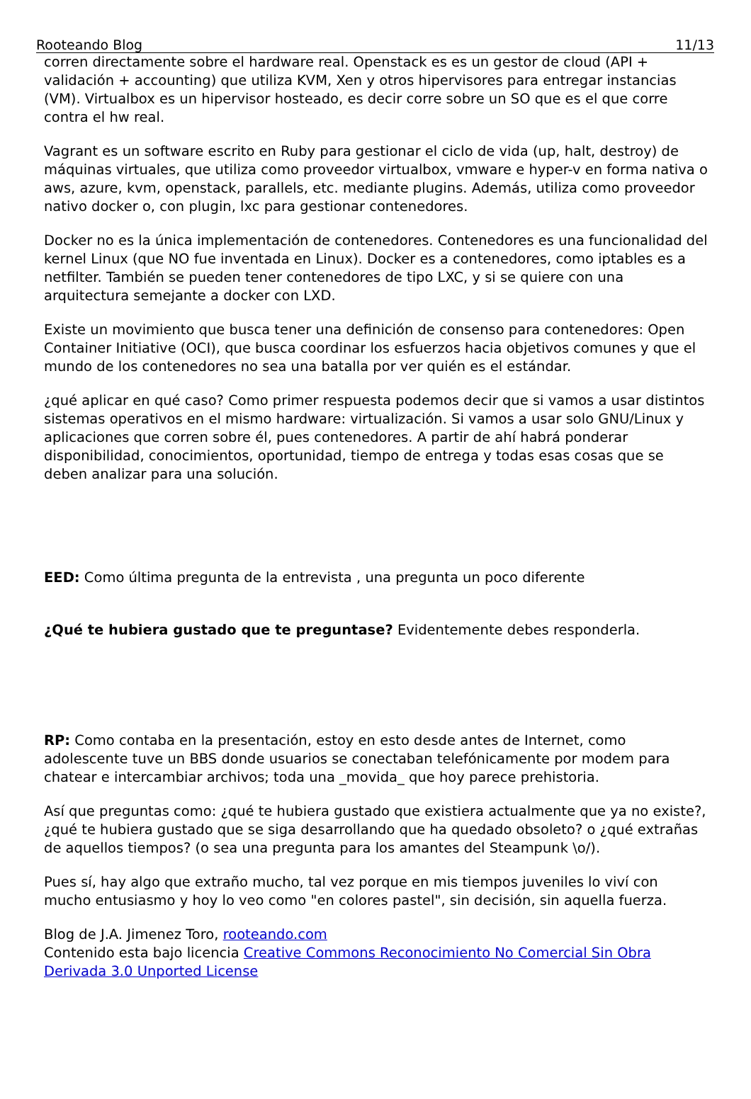Rooteando Blog 11/13
corren directamente sobre el hardware real. Openstack es es un gestor de cloud (API + validación + accounting) que utiliza KVM, Xen y otros hipervisores para entregar instancias (VM). Virtualbox es un hipervisor hosteado, es decir corre sobre un SO que es el que corre contra el hw real.
Vagrant es un software escrito en Ruby para gestionar el ciclo de vida (up, halt, destroy) de máquinas virtuales, que utiliza como proveedor virtualbox, vmware e hyper-v en forma nativa o aws, azure, kvm, openstack, parallels, etc. mediante plugins. Además, utiliza como proveedor nativo docker o, con plugin, lxc para gestionar contenedores.
Docker no es la única implementación de contenedores. Contenedores es una funcionalidad del kernel Linux (que NO fue inventada en Linux). Docker es a contenedores, como iptables es a netfilter. También se pueden tener contenedores de tipo LXC, y si se quiere con una arquitectura semejante a docker con LXD.
Existe un movimiento que busca tener una definición de consenso para contenedores: Open Container Initiative (OCI), que busca coordinar los esfuerzos hacia objetivos comunes y que el mundo de los contenedores no sea una batalla por ver quién es el estándar.
¿qué aplicar en qué caso? Como primer respuesta podemos decir que si vamos a usar distintos sistemas operativos en el mismo hardware: virtualización. Si vamos a usar solo GNU/Linux y aplicaciones que corren sobre él, pues contenedores. A partir de ahí habrá ponderar disponibilidad, conocimientos, oportunidad, tiempo de entrega y todas esas cosas que se deben analizar para una solución.
EED: Como última pregunta de la entrevista , una pregunta un poco diferente
¿Qué te hubiera gustado que te preguntase? Evidentemente debes responderla.
RP: Como contaba en la presentación, estoy en esto desde antes de Internet, como adolescente tuve un BBS donde usuarios se conectaban telefónicamente por modem para chatear e intercambiar archivos; toda una _movida_ que hoy parece prehistoria.
Así que preguntas como: ¿qué te hubiera gustado que existiera actualmente que ya no existe?, ¿qué te hubiera gustado que se siga desarrollando que ha quedado obsoleto? o ¿qué extrañas de aquellos tiempos? (o sea una pregunta para los amantes del Steampunk \o/).
Pues sí, hay algo que extraño mucho, tal vez porque en mis tiempos juveniles lo viví con mucho entusiasmo y hoy lo veo como "en colores pastel", sin decisión, sin aquella fuerza.
Blog de J.A. Jimenez Toro, rooteando.com
Contenido esta bajo licencia Creative Commons Reconocimiento No Comercial Sin Obra Derivada 3.0 Unported License